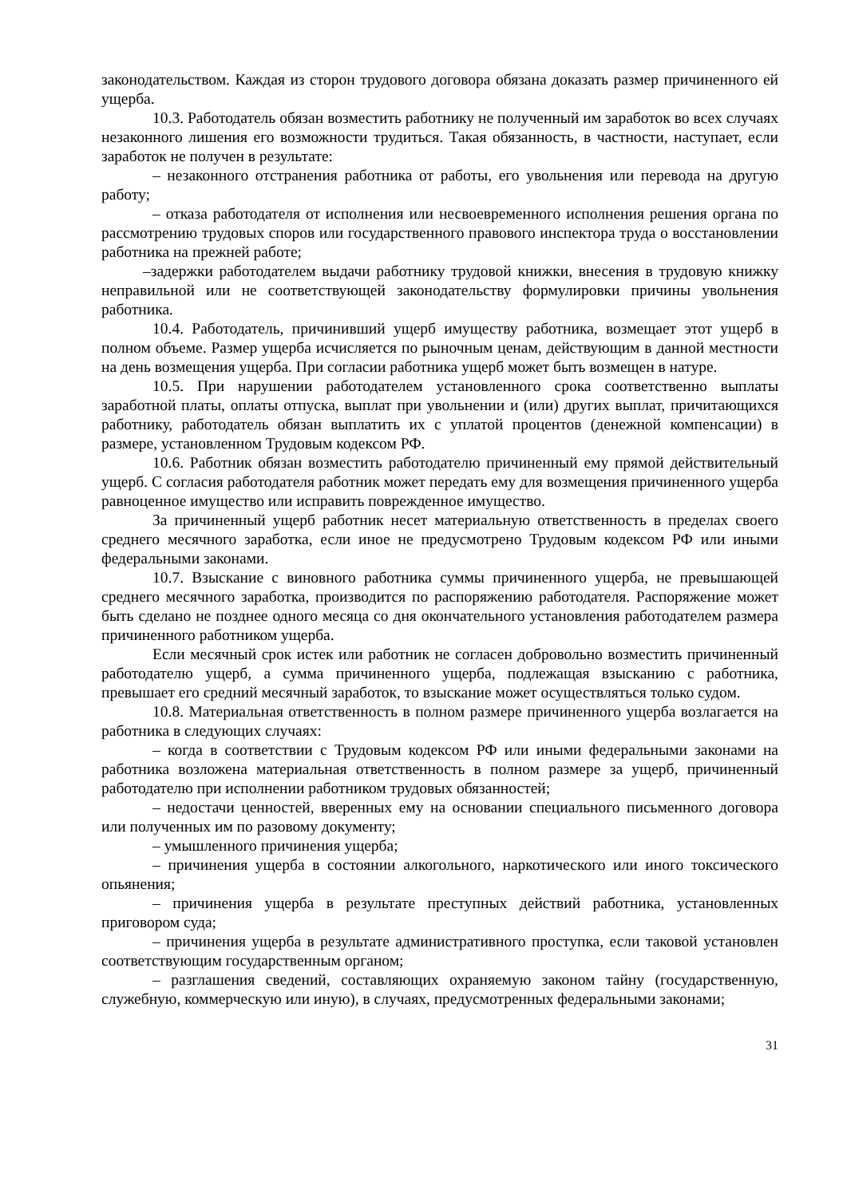законодательством. Каждая из сторон трудового договора обязана доказать размер причиненного ей ущерба.
10.3. Работодатель обязан возместить работнику не полученный им заработок во всех случаях незаконного лишения его возможности трудиться. Такая обязанность, в частности, наступает, если заработок не получен в результате:
– незаконного отстранения работника от работы, его увольнения или перевода на другую работу;
– отказа работодателя от исполнения или несвоевременного исполнения решения органа по рассмотрению трудовых споров или государственного правового инспектора труда о восстановлении работника на прежней работе;
–задержки работодателем выдачи работнику трудовой книжки, внесения в трудовую книжку неправильной или не соответствующей законодательству формулировки причины увольнения работника.
10.4. Работодатель, причинивший ущерб имуществу работника, возмещает этот ущерб в полном объеме. Размер ущерба исчисляется по рыночным ценам, действующим в данной местности на день возмещения ущерба. При согласии работника ущерб может быть возмещен в натуре.
10.5. При нарушении работодателем установленного срока соответственно выплаты заработной платы, оплаты отпуска, выплат при увольнении и (или) других выплат, причитающихся работнику, работодатель обязан выплатить их с уплатой процентов (денежной компенсации) в размере, установленном Трудовым кодексом РФ.
10.6. Работник обязан возместить работодателю причиненный ему прямой действительный ущерб. С согласия работодателя работник может передать ему для возмещения причиненного ущерба равноценное имущество или исправить поврежденное имущество.
За причиненный ущерб работник несет материальную ответственность в пределах своего среднего месячного заработка, если иное не предусмотрено Трудовым кодексом РФ или иными федеральными законами.
10.7. Взыскание с виновного работника суммы причиненного ущерба, не превышающей среднего месячного заработка, производится по распоряжению работодателя. Распоряжение может быть сделано не позднее одного месяца со дня окончательного установления работодателем размера причиненного работником ущерба.
Если месячный срок истек или работник не согласен добровольно возместить причиненный работодателю ущерб, а сумма причиненного ущерба, подлежащая взысканию с работника, превышает его средний месячный заработок, то взыскание может осуществляться только судом.
10.8. Материальная ответственность в полном размере причиненного ущерба возлагается на работника в следующих случаях:
– когда в соответствии с Трудовым кодексом РФ или иными федеральными законами на работника возложена материальная ответственность в полном размере за ущерб, причиненный работодателю при исполнении работником трудовых обязанностей;
– недостачи ценностей, вверенных ему на основании специального письменного договора или полученных им по разовому документу;
– умышленного причинения ущерба;
– причинения ущерба в состоянии алкогольного, наркотического или иного токсического опьянения;
– причинения ущерба в результате преступных действий работника, установленных приговором суда;
– причинения ущерба в результате административного проступка, если таковой установлен соответствующим государственным органом;
– разглашения сведений, составляющих охраняемую законом тайну (государственную, служебную, коммерческую или иную), в случаях, предусмотренных федеральными законами;
31